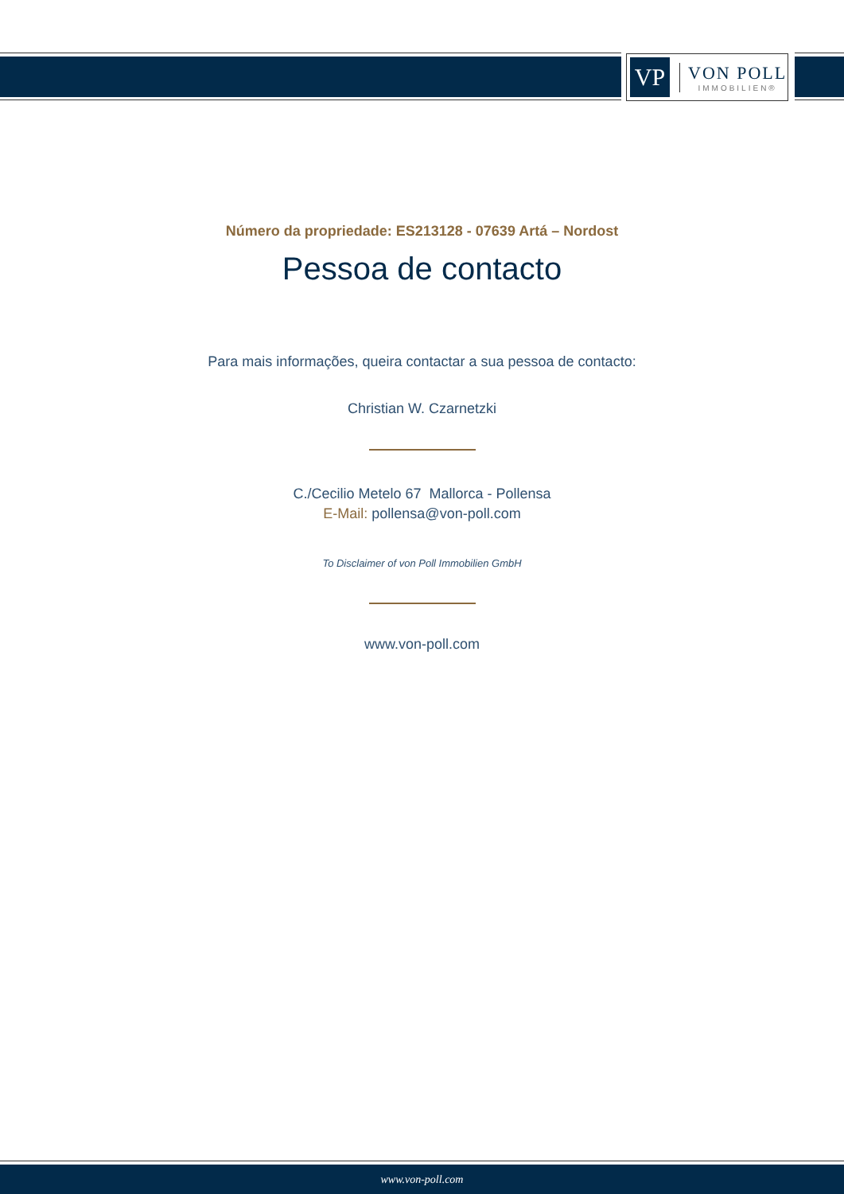VP
VON POLL
IMMOBILIEN®
Número da propriedade: ES213128 - 07639 Artá – Nordost
Pessoa de contacto
Para mais informações, queira contactar a sua pessoa de contacto:
Christian W. Czarnetzki
C./Cecilio Metelo 67 Mallorca - Pollensa
E-Mail: pollensa@von-poll.com
To Disclaimer of von Poll Immobilien GmbH
www.von-poll.com
www.von-poll.com